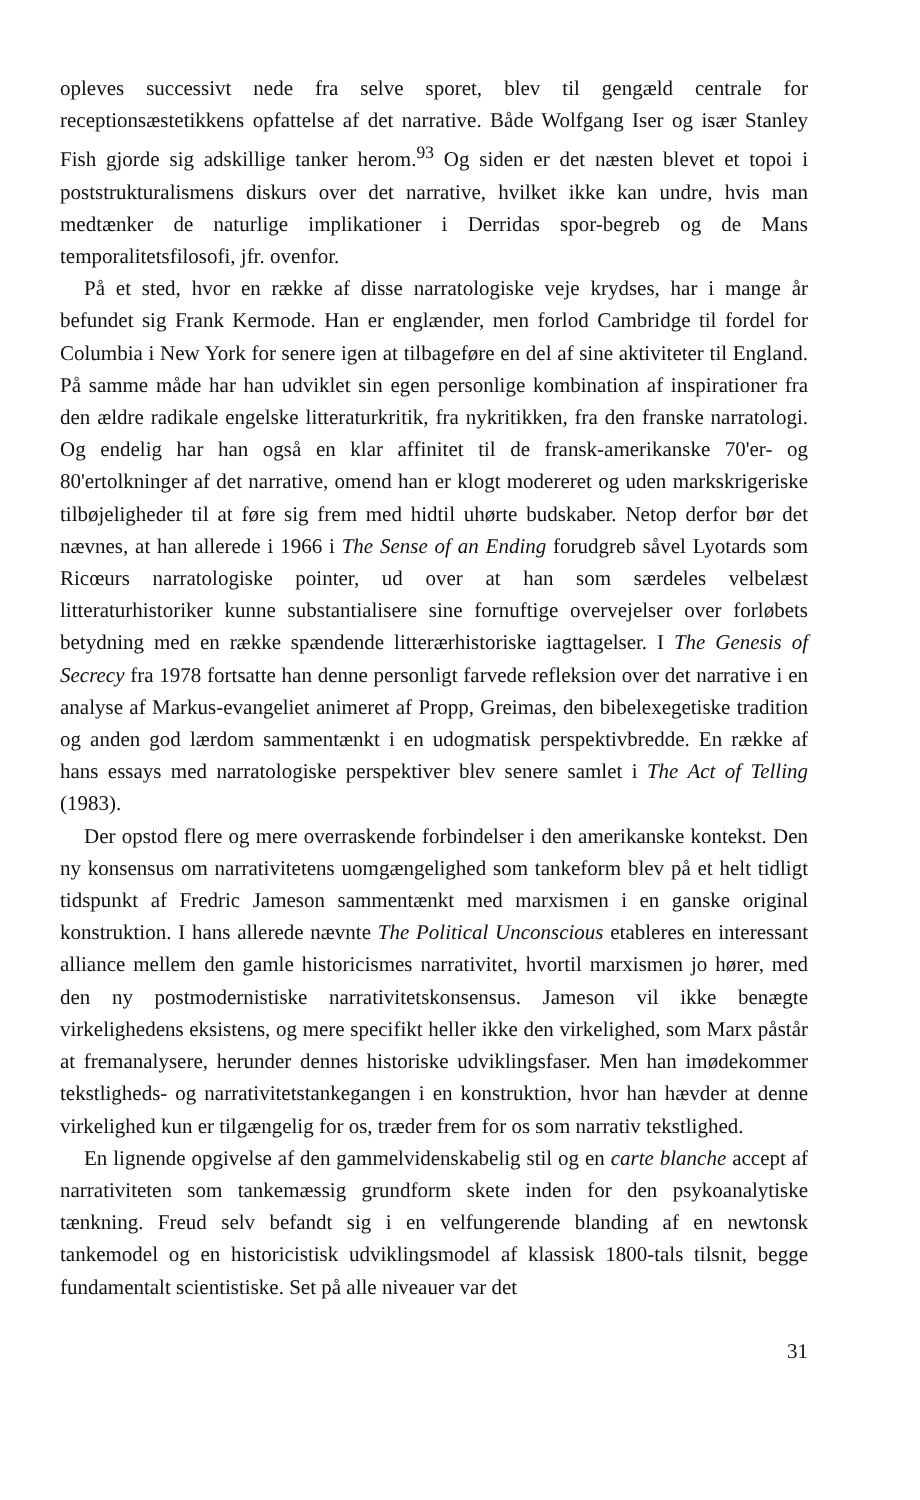opleves successivt nede fra selve sporet, blev til gengæld centrale for receptionsæstetikkens opfattelse af det narrative. Både Wolfgang Iser og især Stanley Fish gjorde sig adskillige tanker herom.<sup>93</sup> Og siden er det næsten blevet et topoi i poststrukturalismens diskurs over det narrative, hvilket ikke kan undre, hvis man medtænker de naturlige implikationer i Derridas spor-begreb og de Mans temporalitetsfilosofi, jfr. ovenfor.
På et sted, hvor en række af disse narratologiske veje krydses, har i mange år befundet sig Frank Kermode. Han er englænder, men forlod Cambridge til fordel for Columbia i New York for senere igen at tilbageføre en del af sine aktiviteter til England. På samme måde har han udviklet sin egen personlige kombination af inspirationer fra den ældre radikale engelske litteraturkritik, fra nykritikken, fra den franske narratologi. Og endelig har han også en klar affinitet til de fransk-amerikanske 70'er- og 80'ertolkninger af det narrative, omend han er klogt modereret og uden markskrigeriske tilbøjeligheder til at føre sig frem med hidtil uhørte budskaber. Netop derfor bør det nævnes, at han allerede i 1966 i The Sense of an Ending forudgreb såvel Lyotards som Ricœurs narratologiske pointer, ud over at han som særdeles velbelæst litteraturhistoriker kunne substantialisere sine fornuftige overvejelser over forløbets betydning med en række spændende litterærhistoriske iagttagelser. I The Genesis of Secrecy fra 1978 fortsatte han denne personligt farvede refleksion over det narrative i en analyse af Markus-evangeliet animeret af Propp, Greimas, den bibelexegetiske tradition og anden god lærdom sammentænkt i en udogmatisk perspektivbredde. En række af hans essays med narratologiske perspektiver blev senere samlet i The Act of Telling (1983).
Der opstod flere og mere overraskende forbindelser i den amerikanske kontekst. Den ny konsensus om narrativitetens uomgængelighed som tankeform blev på et helt tidligt tidspunkt af Fredric Jameson sammentænkt med marxismen i en ganske original konstruktion. I hans allerede nævnte The Political Unconscious etableres en interessant alliance mellem den gamle historicismes narrativitet, hvortil marxismen jo hører, med den ny postmodernistiske narrativitetskonsensus. Jameson vil ikke benægte virkelighedens eksistens, og mere specifikt heller ikke den virkelighed, som Marx påstår at fremanalysere, herunder dennes historiske udviklingsfaser. Men han imødekommer tekstligheds- og narrativitetstankegangen i en konstruktion, hvor han hævder at denne virkelighed kun er tilgængelig for os, træder frem for os som narrativ tekstlighed.
En lignende opgivelse af den gammelvidenskabelig stil og en carte blanche accept af narrativiteten som tankemæssig grundform skete inden for den psykoanalytiske tænkning. Freud selv befandt sig i en velfungerende blanding af en newtonsk tankemodel og en historicistisk udviklingsmodel af klassisk 1800-tals tilsnit, begge fundamentalt scientistiske. Set på alle niveauer var det
31